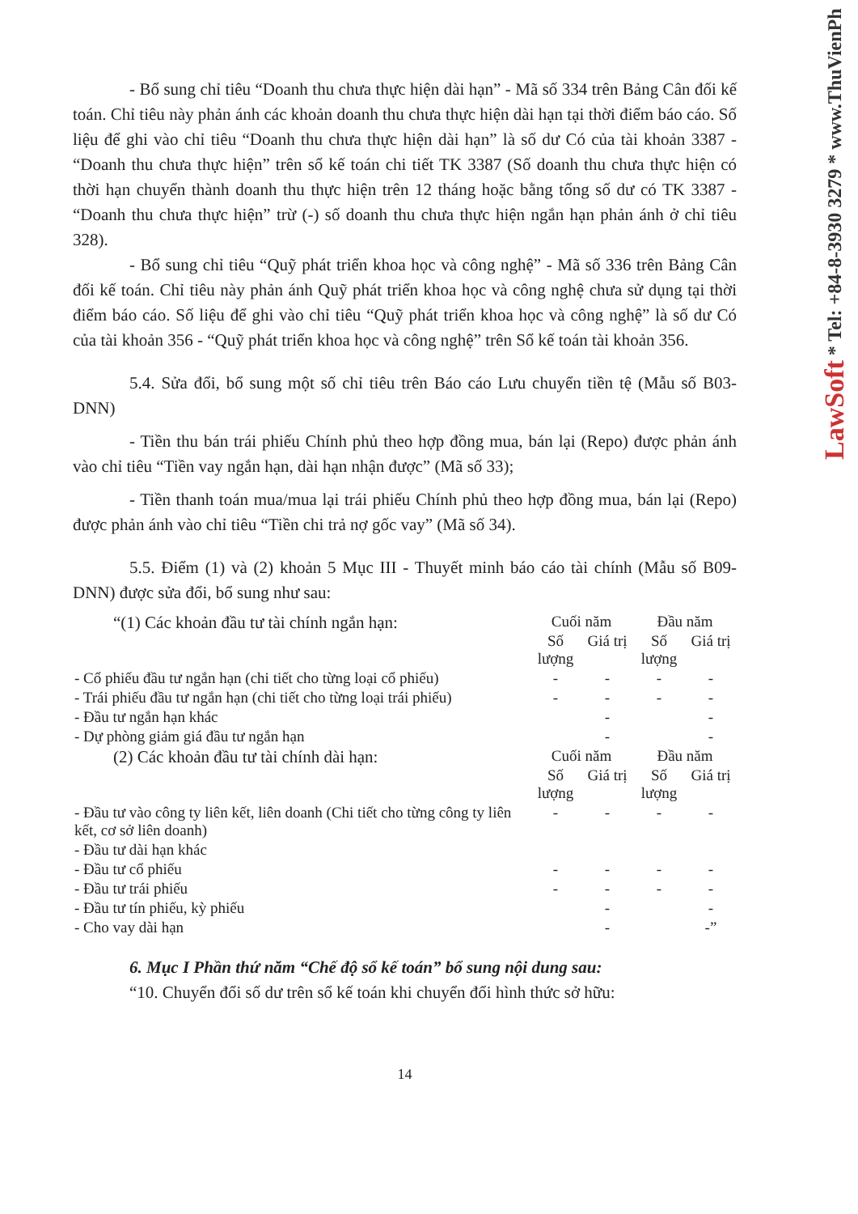LawSoft * Tel: +84-8-3930 3279 * www.ThuVienPh
- Bổ sung chỉ tiêu “Doanh thu chưa thực hiện dài hạn” - Mã số 334 trên Bảng Cân đối kế toán. Chỉ tiêu này phản ánh các khoản doanh thu chưa thực hiện dài hạn tại thời điểm báo cáo. Số liệu để ghi vào chỉ tiêu “Doanh thu chưa thực hiện dài hạn” là số dư Có của tài khoản 3387 - “Doanh thu chưa thực hiện” trên sổ kế toán chi tiết TK 3387 (Số doanh thu chưa thực hiện có thời hạn chuyển thành doanh thu thực hiện trên 12 tháng hoặc bằng tổng số dư có TK 3387 - “Doanh thu chưa thực hiện” trừ (-) số doanh thu chưa thực hiện ngắn hạn phản ánh ở chỉ tiêu 328).
- Bổ sung chỉ tiêu “Quỹ phát triển khoa học và công nghệ” - Mã số 336 trên Bảng Cân đối kế toán. Chỉ tiêu này phản ánh Quỹ phát triển khoa học và công nghệ chưa sử dụng tại thời điểm báo cáo. Số liệu để ghi vào chỉ tiêu “Quỹ phát triển khoa học và công nghệ” là số dư Có của tài khoản 356 - “Quỹ phát triển khoa học và công nghệ” trên Sổ kế toán tài khoản 356.
5.4. Sửa đổi, bổ sung một số chỉ tiêu trên Báo cáo Lưu chuyển tiền tệ (Mẫu số B03-DNN)
- Tiền thu bán trái phiếu Chính phủ theo hợp đồng mua, bán lại (Repo) được phản ánh vào chỉ tiêu “Tiền vay ngắn hạn, dài hạn nhận được” (Mã số 33);
- Tiền thanh toán mua/mua lại trái phiếu Chính phủ theo hợp đồng mua, bán lại (Repo) được phản ánh vào chỉ tiêu “Tiền chi trả nợ gốc vay” (Mã số 34).
5.5. Điểm (1) và (2) khoản 5 Mục III - Thuyết minh báo cáo tài chính (Mẫu số B09-DNN) được sửa đổi, bổ sung như sau:
| “(1) Các khoản đầu tư tài chính ngắn hạn: | Cuối năm | | Đầu năm | |
| | Số lượng | Giá trị | Số lượng | Giá trị |
| - Cổ phiếu đầu tư ngắn hạn (chi tiết cho từng loại cổ phiếu) | - | - | - | - |
| - Trái phiếu đầu tư ngắn hạn (chi tiết cho từng loại trái phiếu) | - | - | - | - |
| - Đầu tư ngắn hạn khác | | - | | - |
| - Dự phòng giảm giá đầu tư ngắn hạn | | - | | - |
| (2) Các khoản đầu tư tài chính dài hạn: | Cuối năm | | Đầu năm | |
| | Số lượng | Giá trị | Số lượng | Giá trị |
| - Đầu tư vào công ty liên kết, liên doanh (Chi tiết cho từng công ty liên kết, cơ sở liên doanh) | - | - | - | - |
| - Đầu tư dài hạn khác | | | | |
| - Đầu tư cổ phiếu | - | - | - | - |
| - Đầu tư trái phiếu | - | - | - | - |
| - Đầu tư tín phiếu, kỳ phiếu | | - | | - |
| - Cho vay dài hạn | | - | | -” |
6. Mục I Phần thứ năm “Chế độ sổ kế toán” bổ sung nội dung sau:
“10. Chuyển đổi số dư trên sổ kế toán khi chuyển đổi hình thức sở hữu:
14